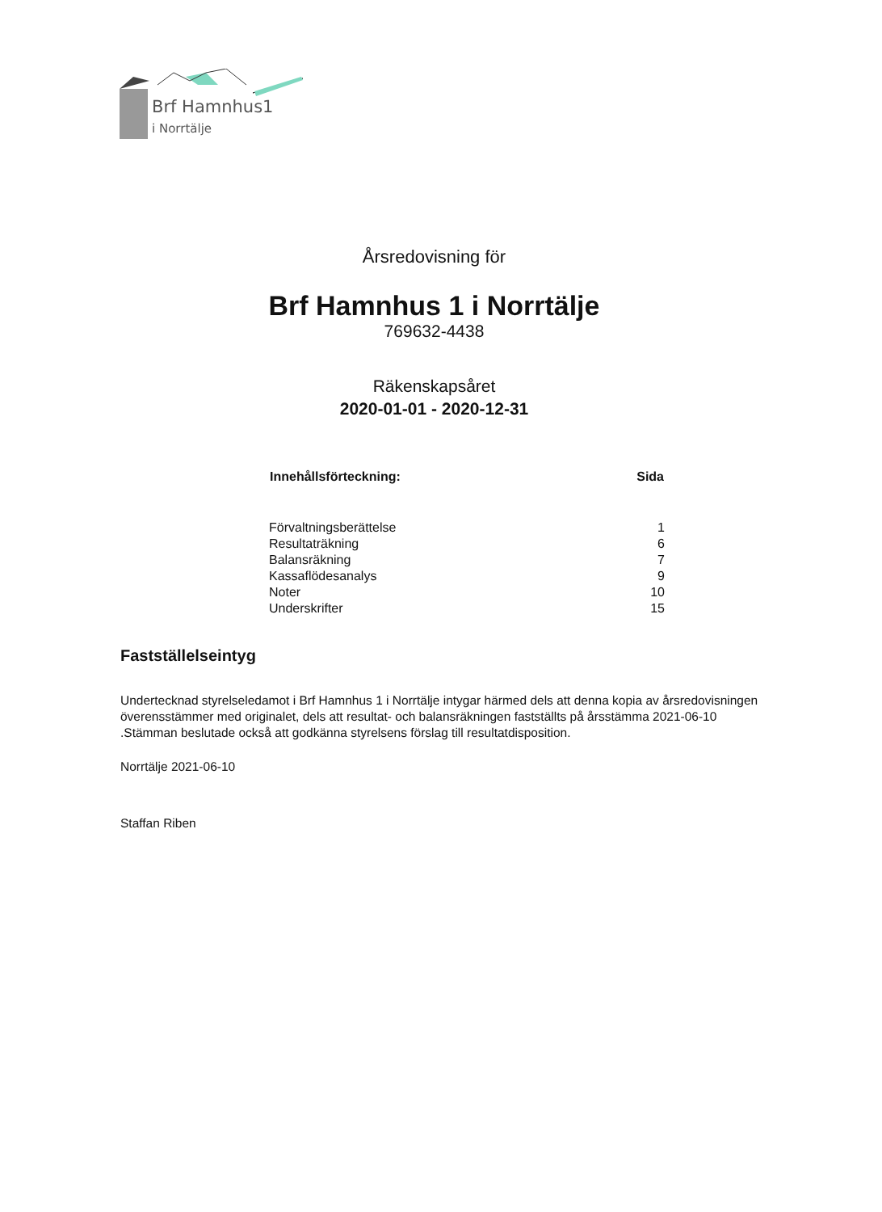Brf Hamnhus1
i Norrtälje
Årsredovisning för
Brf Hamnhus 1 i Norrtälje
769632-4438
Räkenskapsåret
2020-01-01 - 2020-12-31
| Innehållsförteckning: | Sida |
| --- | --- |
| Förvaltningsberättelse | 1 |
| Resultaträkning | 6 |
| Balansräkning | 7 |
| Kassaflödesanalys | 9 |
| Noter | 10 |
| Underskrifter | 15 |
Fastställelseintyg
Undertecknad styrelseledamot i Brf Hamnhus 1 i Norrtälje intygar härmed dels att denna kopia av årsredovisningen överensstämmer med originalet, dels att resultat- och balansräkningen fastställts på årsstämma 2021-06-10 .Stämman beslutade också att godkänna styrelsens förslag till resultatdisposition.
Norrtälje 2021-06-10
Staffan Riben